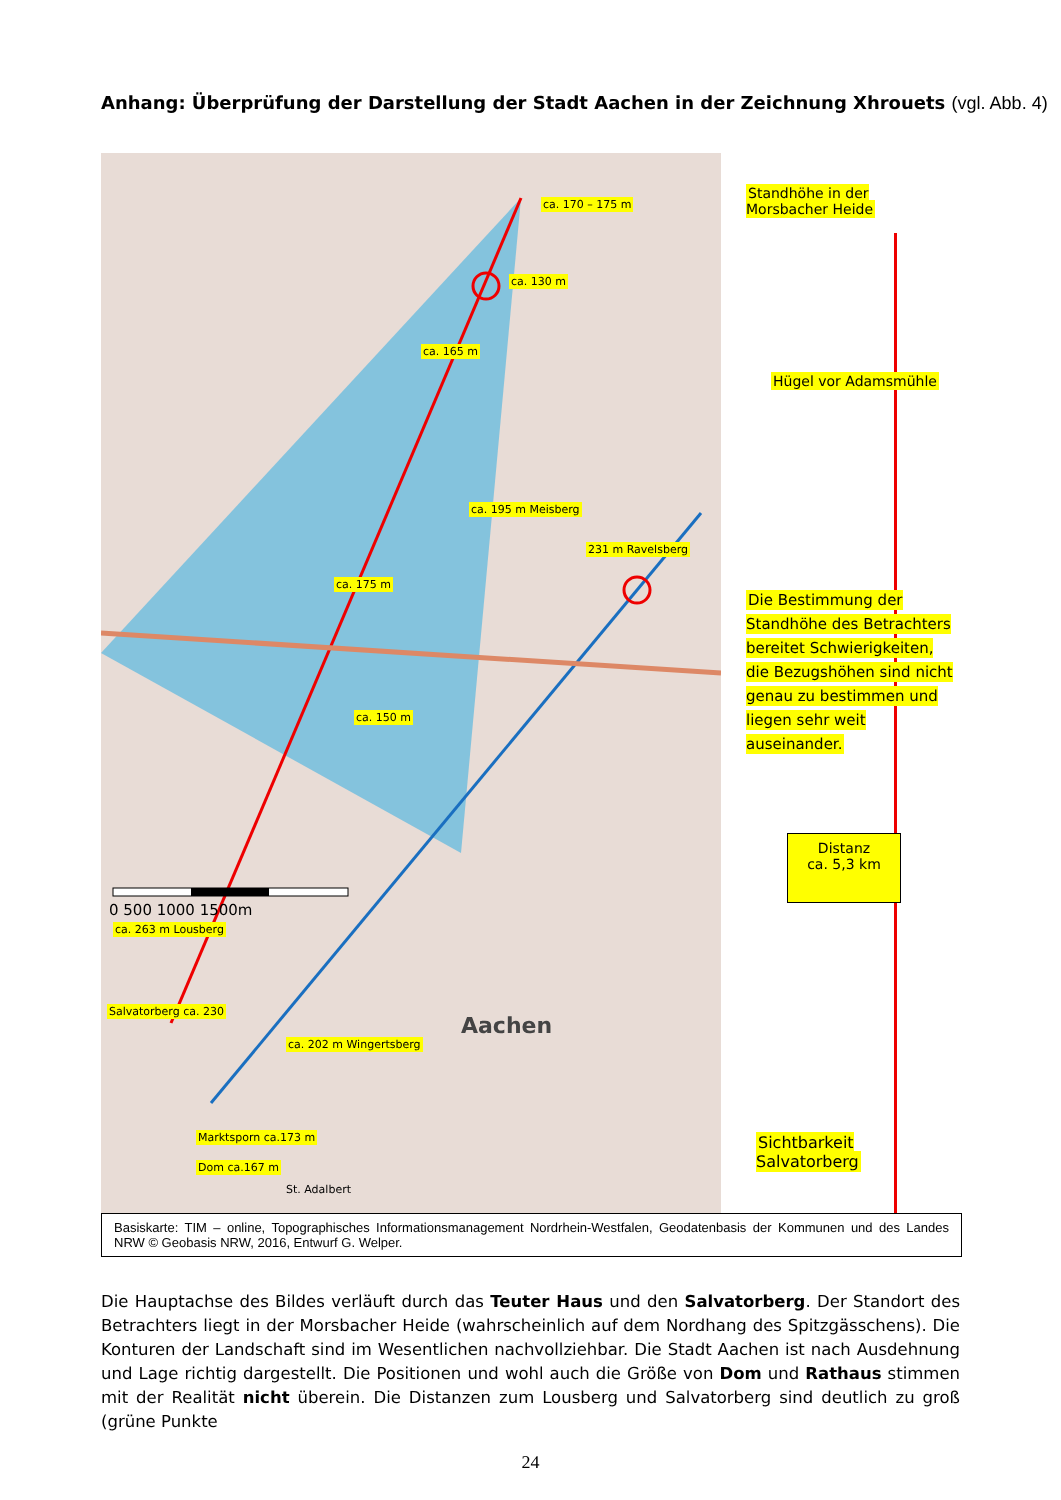Anhang: Überprüfung der Darstellung der Stadt Aachen in der Zeichnung Xhrouets (vgl. Abb. 4)
ca. 170 – 175 m
ca. 130 m
ca. 165 m
ca. 195 m Meisberg
231 m Ravelsberg
ca. 175 m
ca. 150 m
0 500 1000 1500m
ca. 263 m Lousberg
Salvatorberg ca. 230
Aachen
ca. 202 m Wingertsberg
Marktsporn ca.173 m
Dom ca.167 m
St. Adalbert
Standhöhe in der
Morsbacher Heide
Hügel vor Adamsmühle
Die Bestimmung der Standhöhe des Betrachters bereitet Schwierigkeiten, die Bezugshöhen sind nicht genau zu bestimmen und liegen sehr weit auseinander.
Distanz
ca. 5,3 km
Sichtbarkeit
Salvatorberg
Basiskarte: TIM – online, Topographisches Informationsmanagement Nordrhein-Westfalen, Geodatenbasis der Kommunen und des Landes NRW © Geobasis NRW, 2016, Entwurf G. Welper.
Die Hauptachse des Bildes verläuft durch das Teuter Haus und den Salvatorberg. Der Standort des Betrachters liegt in der Morsbacher Heide (wahrscheinlich auf dem Nordhang des Spitzgässchens). Die Konturen der Landschaft sind im Wesentlichen nachvollziehbar. Die Stadt Aachen ist nach Ausdehnung und Lage richtig dargestellt. Die Positionen und wohl auch die Größe von Dom und Rathaus stimmen mit der Realität nicht überein. Die Distanzen zum Lousberg und Salvatorberg sind deutlich zu groß (grüne Punkte
24